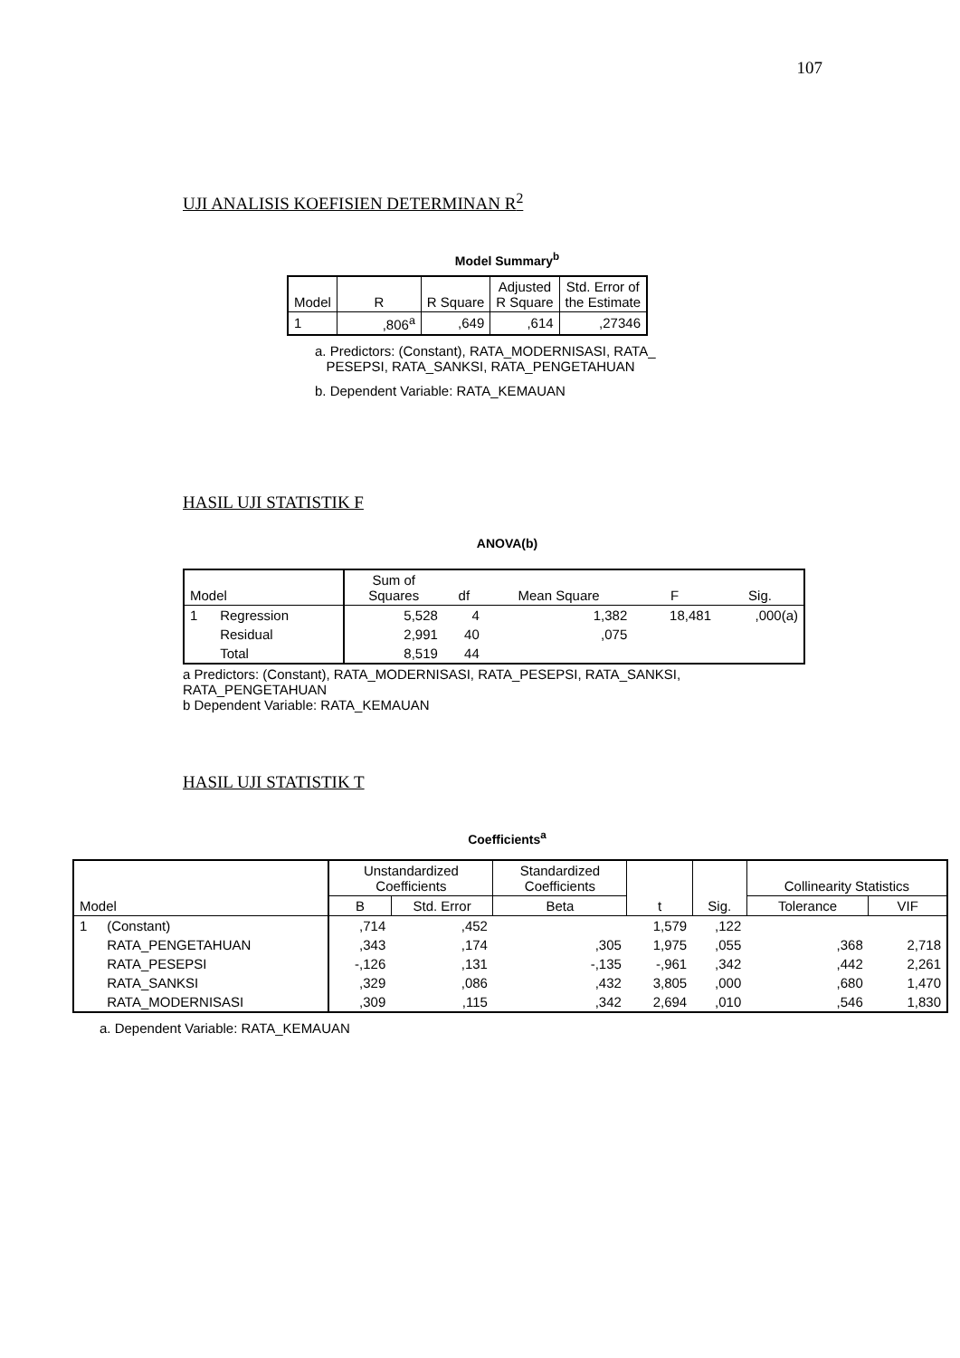107
UJI ANALISIS KOEFISIEN DETERMINAN R<sup>2</sup>
Model Summary<sup>b</sup>
| Model | R | R Square | Adjusted R Square | Std. Error of the Estimate |
| --- | --- | --- | --- | --- |
| 1 | ,806<sup>a</sup> | ,649 | ,614 | ,27346 |
a. Predictors: (Constant), RATA_MODERNISASI, RATA_
PESEPSI, RATA_SANKSI, RATA_PENGETAHUAN
b. Dependent Variable: RATA_KEMAUAN
HASIL UJI STATISTIK F
ANOVA(b)
| Model | | Sum of Squares | df | Mean Square | F | Sig. |
| --- | --- | --- | --- | --- | --- | --- |
| 1 | Regression | 5,528 | 4 | 1,382 | 18,481 | ,000(a) |
| | Residual | 2,991 | 40 | ,075 | | |
| | Total | 8,519 | 44 | | | |
a Predictors: (Constant), RATA_MODERNISASI, RATA_PESEPSI, RATA_SANKSI,
RATA_PENGETAHUAN
b Dependent Variable: RATA_KEMAUAN
HASIL UJI STATISTIK T
Coefficients<sup>a</sup>
| Model | | Unstandardized Coefficients | | Standardized Coefficients | t | Sig. | Collinearity Statistics | |
| --- | --- | --- | --- | --- | --- | --- | --- | --- |
| | | B | Std. Error | Beta | | | Tolerance | VIF |
| 1 | (Constant) | ,714 | ,452 | | 1,579 | ,122 | | |
| | RATA_PENGETAHUAN | ,343 | ,174 | ,305 | 1,975 | ,055 | ,368 | 2,718 |
| | RATA_PESEPSI | -,126 | ,131 | -,135 | -,961 | ,342 | ,442 | 2,261 |
| | RATA_SANKSI | ,329 | ,086 | ,432 | 3,805 | ,000 | ,680 | 1,470 |
| | RATA_MODERNISASI | ,309 | ,115 | ,342 | 2,694 | ,010 | ,546 | 1,830 |
a. Dependent Variable: RATA_KEMAUAN